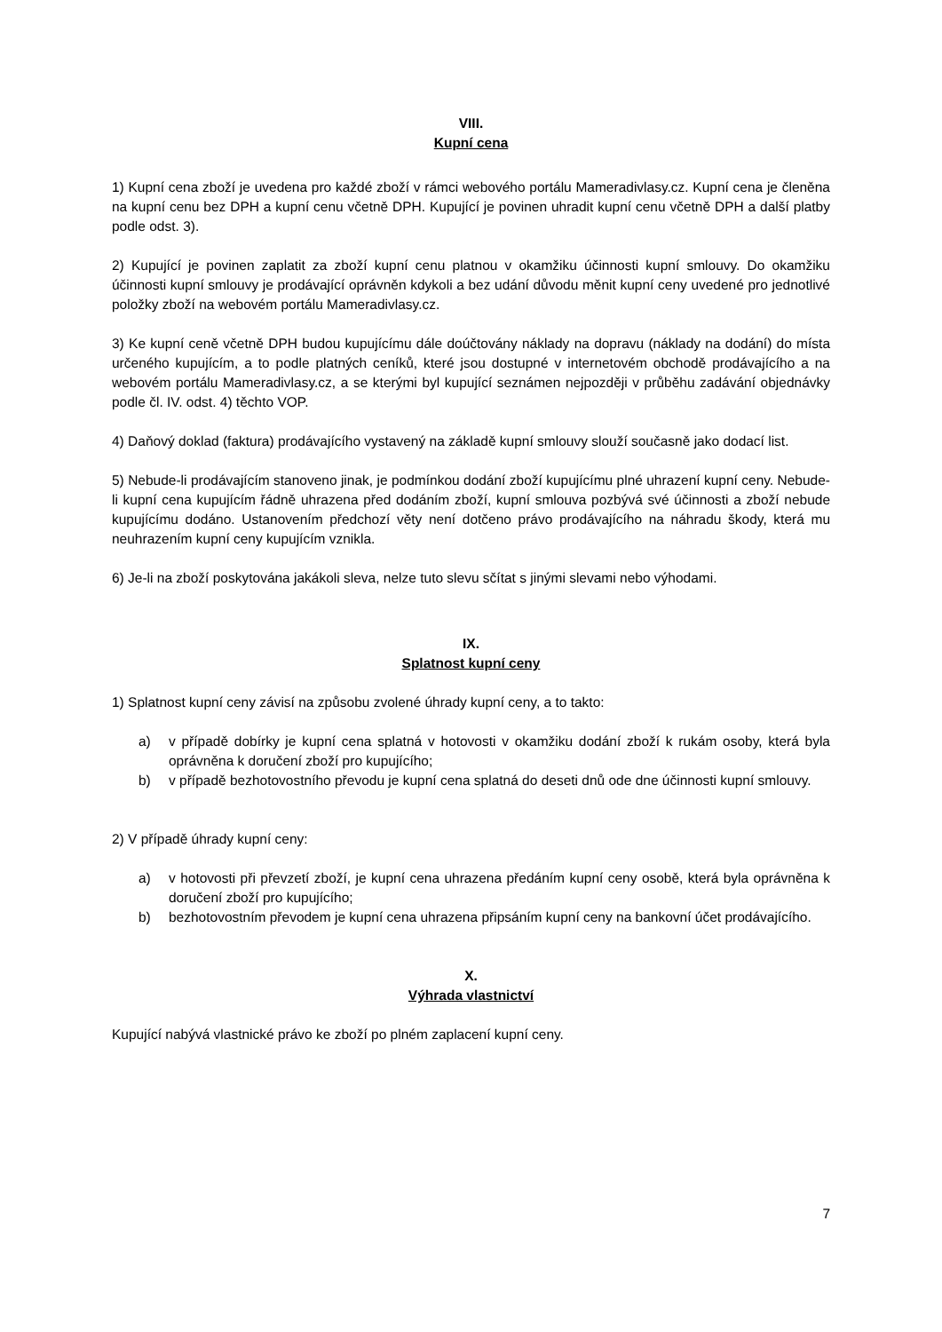VIII.
Kupní cena
1) Kupní cena zboží je uvedena pro každé zboží v rámci webového portálu Mameradivlasy.cz. Kupní cena je členěna na kupní cenu bez DPH a kupní cenu včetně DPH. Kupující je povinen uhradit kupní cenu včetně DPH a další platby podle odst. 3).
2) Kupující je povinen zaplatit za zboží kupní cenu platnou v okamžiku účinnosti kupní smlouvy. Do okamžiku účinnosti kupní smlouvy je prodávající oprávněn kdykoli a bez udání důvodu měnit kupní ceny uvedené pro jednotlivé položky zboží na webovém portálu Mameradivlasy.cz.
3) Ke kupní ceně včetně DPH budou kupujícímu dále doúčtovány náklady na dopravu (náklady na dodání) do místa určeného kupujícím, a to podle platných ceníků, které jsou dostupné v internetovém obchodě prodávajícího a na webovém portálu Mameradivlasy.cz, a se kterými byl kupující seznámen nejpozději v průběhu zadávání objednávky podle čl. IV. odst. 4) těchto VOP.
4) Daňový doklad (faktura) prodávajícího vystavený na základě kupní smlouvy slouží současně jako dodací list.
5) Nebude-li prodávajícím stanoveno jinak, je podmínkou dodání zboží kupujícímu plné uhrazení kupní ceny. Nebude-li kupní cena kupujícím řádně uhrazena před dodáním zboží, kupní smlouva pozbývá své účinnosti a zboží nebude kupujícímu dodáno. Ustanovením předchozí věty není dotčeno právo prodávajícího na náhradu škody, která mu neuhrazením kupní ceny kupujícím vznikla.
6) Je-li na zboží poskytována jakákoli sleva, nelze tuto slevu sčítat s jinými slevami nebo výhodami.
IX.
Splatnost kupní ceny
1) Splatnost kupní ceny závisí na způsobu zvolené úhrady kupní ceny, a to takto:
a) v případě dobírky je kupní cena splatná v hotovosti v okamžiku dodání zboží k rukám osoby, která byla oprávněna k doručení zboží pro kupujícího;
b) v případě bezhotovostního převodu je kupní cena splatná do deseti dnů ode dne účinnosti kupní smlouvy.
2) V případě úhrady kupní ceny:
a) v hotovosti při převzetí zboží, je kupní cena uhrazena předáním kupní ceny osobě, která byla oprávněna k doručení zboží pro kupujícího;
b) bezhotovostním převodem je kupní cena uhrazena připsáním kupní ceny na bankovní účet prodávajícího.
X.
Výhrada vlastnictví
Kupující nabývá vlastnické právo ke zboží po plném zaplacení kupní ceny.
7